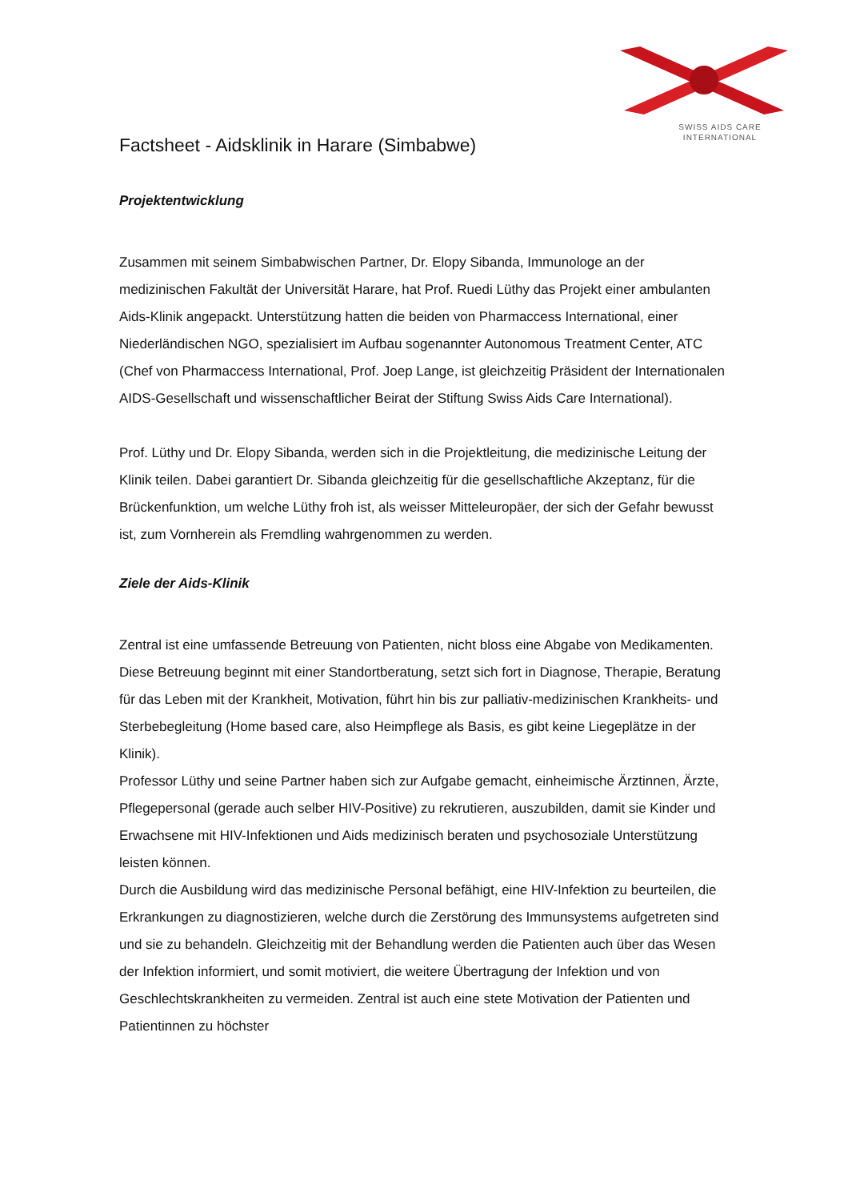SWISS AIDS CARE
INTERNATIONAL
Factsheet - Aidsklinik in Harare (Simbabwe)
Projektentwicklung
Zusammen mit seinem Simbabwischen Partner, Dr. Elopy Sibanda, Immunologe an der medizinischen Fakultät der Universität Harare, hat Prof. Ruedi Lüthy das Projekt einer ambulanten Aids-Klinik angepackt. Unterstützung hatten die beiden von Pharmaccess International, einer Niederländischen NGO, spezialisiert im Aufbau sogenannter Autonomous Treatment Center, ATC (Chef von Pharmaccess International, Prof. Joep Lange, ist gleichzeitig Präsident der Internationalen AIDS-Gesellschaft und wissenschaftlicher Beirat der Stiftung Swiss Aids Care International).
Prof. Lüthy und Dr. Elopy Sibanda, werden sich in die Projektleitung, die medizinische Leitung der Klinik teilen. Dabei garantiert Dr. Sibanda gleichzeitig für die gesellschaftliche Akzeptanz, für die Brückenfunktion, um welche Lüthy froh ist, als weisser Mitteleuropäer, der sich der Gefahr bewusst ist, zum Vornherein als Fremdling wahrgenommen zu werden.
Ziele der Aids-Klinik
Zentral ist eine umfassende Betreuung von Patienten, nicht bloss eine Abgabe von Medikamenten. Diese Betreuung beginnt mit einer Standortberatung, setzt sich fort in Diagnose, Therapie, Beratung für das Leben mit der Krankheit, Motivation, führt hin bis zur palliativ-medizinischen Krankheits- und Sterbebegleitung (Home based care, also Heimpflege als Basis, es gibt keine Liegeplätze in der Klinik).
Professor Lüthy und seine Partner haben sich zur Aufgabe gemacht, einheimische Ärztinnen, Ärzte, Pflegepersonal (gerade auch selber HIV-Positive) zu rekrutieren, auszubilden, damit sie Kinder und Erwachsene mit HIV-Infektionen und Aids medizinisch beraten und psychosoziale Unterstützung leisten können.
Durch die Ausbildung wird das medizinische Personal befähigt, eine HIV-Infektion zu beurteilen, die Erkrankungen zu diagnostizieren, welche durch die Zerstörung des Immunsystems aufgetreten sind und sie zu behandeln. Gleichzeitig mit der Behandlung werden die Patienten auch über das Wesen der Infektion informiert, und somit motiviert, die weitere Übertragung der Infektion und von Geschlechtskrankheiten zu vermeiden. Zentral ist auch eine stete Motivation der Patienten und Patientinnen zu höchster